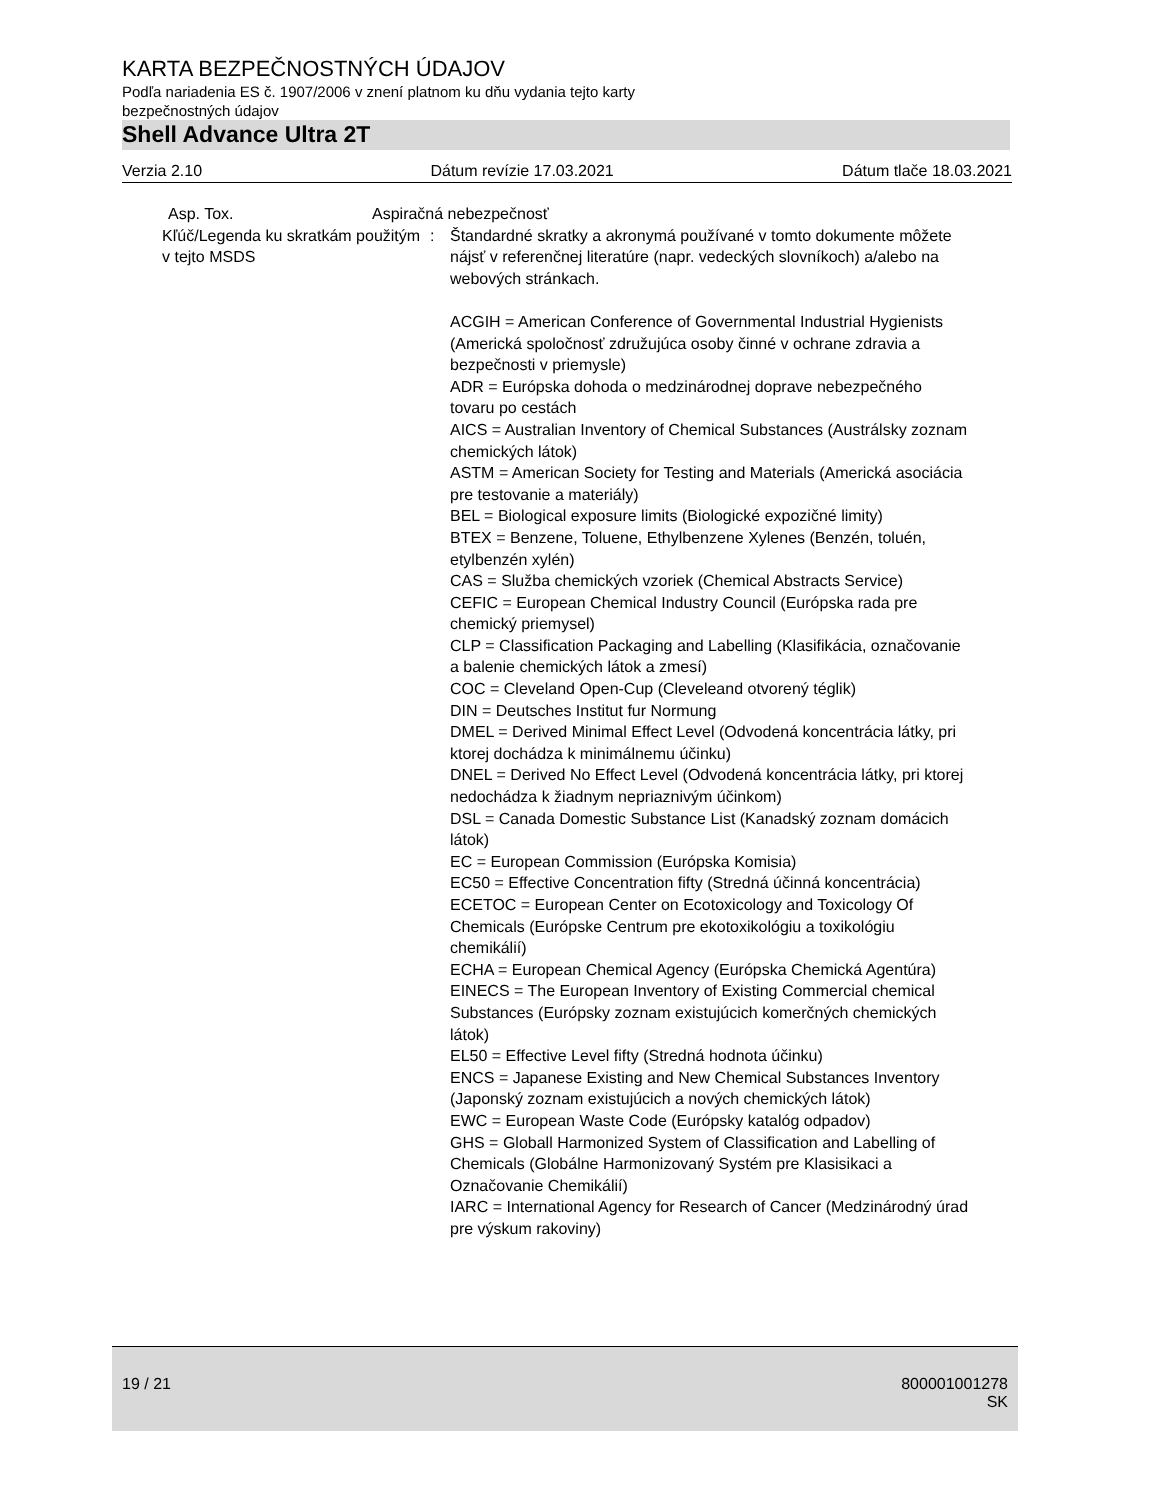KARTA BEZPEČNOSTNÝCH ÚDAJOV
Podľa nariadenia ES č. 1907/2006 v znení platnom ku dňu vydania tejto karty bezpečnostných údajov
Shell Advance Ultra 2T
Verzia 2.10 Dátum revízie 17.03.2021 Dátum tlače 18.03.2021
Asp. Tox. Aspiračná nebezpečnosť
Kľúč/Legenda ku skratkám použitým v tejto MSDS
: Štandardné skratky a akronymá používané v tomto dokumente môžete nájsť v referenčnej literatúre (napr. vedeckých slovníkoch) a/alebo na webových stránkach.
ACGIH = American Conference of Governmental Industrial Hygienists (Americká spoločnosť združujúca osoby činné v ochrane zdravia a bezpečnosti v priemysle)
ADR = Európska dohoda o medzinárodnej doprave nebezpečného tovaru po cestách
AICS = Australian Inventory of Chemical Substances (Austrálsky zoznam chemických látok)
ASTM = American Society for Testing and Materials (Americká asociácia pre testovanie a materiály)
BEL = Biological exposure limits (Biologické expozičné limity)
BTEX = Benzene, Toluene, Ethylbenzene Xylenes (Benzén, toluén, etylbenzén xylén)
CAS = Služba chemických vzoriek (Chemical Abstracts Service)
CEFIC = European Chemical Industry Council (Európska rada pre chemický priemysel)
CLP = Classification Packaging and Labelling (Klasifikácia, označovanie a balenie chemických látok a zmesí)
COC = Cleveland Open-Cup (Cleveleand otvorený téglik)
DIN = Deutsches Institut fur Normung
DMEL = Derived Minimal Effect Level (Odvodená koncentrácia látky, pri ktorej dochádza k minimálnemu účinku)
DNEL = Derived No Effect Level (Odvodená koncentrácia látky, pri ktorej nedochádza k žiadnym nepriaznivým účinkom)
DSL = Canada Domestic Substance List (Kanadský zoznam domácich látok)
EC = European Commission (Európska Komisia)
EC50 = Effective Concentration fifty (Stredná účinná koncentrácia)
ECETOC = European Center on Ecotoxicology and Toxicology Of Chemicals (Európske Centrum pre ekotoxikológiu a toxikológiu chemikálií)
ECHA = European Chemical Agency (Európska Chemická Agentúra)
EINECS = The European Inventory of Existing Commercial chemical Substances (Európsky zoznam existujúcich komerčných chemických látok)
EL50 = Effective Level fifty (Stredná hodnota účinku)
ENCS = Japanese Existing and New Chemical Substances Inventory (Japonský zoznam existujúcich a nových chemických látok)
EWC = European Waste Code (Európsky katalóg odpadov)
GHS = Globall Harmonized System of Classification and Labelling of Chemicals (Globálne Harmonizovaný Systém pre Klasisikaci a Označovanie Chemikálií)
IARC = International Agency for Research of Cancer (Medzinárodný úrad pre výskum rakoviny)
19 / 21 800001001278
SK